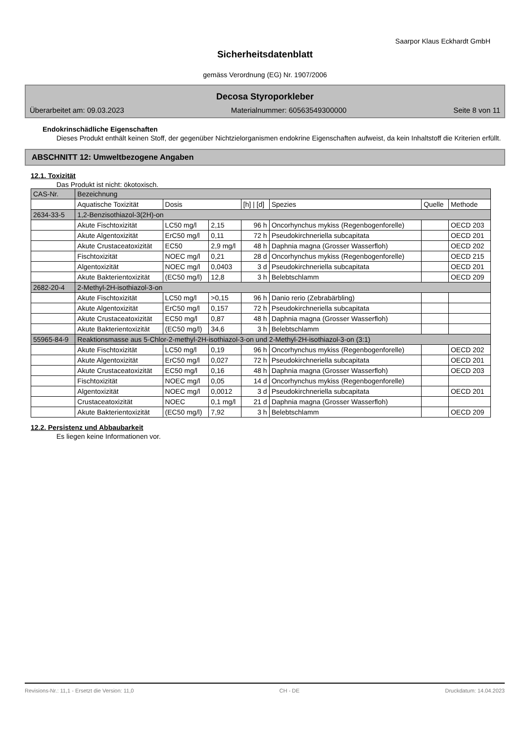Saarpor Klaus Eckhardt GmbH
Sicherheitsdatenblatt
gemäss Verordnung (EG) Nr. 1907/2006
Decosa Styroporkleber
Überarbeitet am: 09.03.2023 Materialnummer: 60563549300000 Seite 8 von 11
Endokrinschädliche Eigenschaften
Dieses Produkt enthält keinen Stoff, der gegenüber Nichtzielorganismen endokrine Eigenschaften aufweist, da kein Inhaltstoff die Kriterien erfüllt.
ABSCHNITT 12: Umweltbezogene Angaben
12.1. Toxizität
Das Produkt ist nicht: ökotoxisch.
| CAS-Nr. | Bezeichnung | | | | | | |
| --- | --- | --- | --- | --- | --- | --- | --- |
| | Aquatische Toxizität | Dosis | | [h] / [d] | Spezies | Quelle | Methode |
| 2634-33-5 | 1,2-Benzisothiazol-3(2H)-on | | | | | | |
| | Akute Fischtoxizität | LC50 mg/l | 2,15 | 96 h | Oncorhynchus mykiss (Regenbogenforelle) | | OECD 203 |
| | Akute Algentoxizität | ErC50 mg/l | 0,11 | 72 h | Pseudokirchneriella subcapitata | | OECD 201 |
| | Akute Crustaceatoxizität | EC50 | 2,9 mg/l | 48 h | Daphnia magna (Grosser Wasserfloh) | | OECD 202 |
| | Fischtoxizität | NOEC mg/l | 0,21 | 28 d | Oncorhynchus mykiss (Regenbogenforelle) | | OECD 215 |
| | Algentoxizität | NOEC mg/l | 0,0403 | 3 d | Pseudokirchneriella subcapitata | | OECD 201 |
| | Akute Bakterientoxizität | (EC50 mg/l) | 12,8 | 3 h | Belebtschlamm | | OECD 209 |
| 2682-20-4 | 2-Methyl-2H-isothiazol-3-on | | | | | | |
| | Akute Fischtoxizität | LC50 mg/l | >0,15 | 96 h | Danio rerio (Zebrabärbling) | | |
| | Akute Algentoxizität | ErC50 mg/l | 0,157 | 72 h | Pseudokirchneriella subcapitata | | |
| | Akute Crustaceatoxizität | EC50 mg/l | 0,87 | 48 h | Daphnia magna (Grosser Wasserfloh) | | |
| | Akute Bakterientoxizität | (EC50 mg/l) | 34,6 | 3 h | Belebtschlamm | | |
| 55965-84-9 | Reaktionsmasse aus 5-Chlor-2-methyl-2H-isothiazol-3-on und 2-Methyl-2H-isothiazol-3-on (3:1) | | | | | | |
| | Akute Fischtoxizität | LC50 mg/l | 0,19 | 96 h | Oncorhynchus mykiss (Regenbogenforelle) | | OECD 202 |
| | Akute Algentoxizität | ErC50 mg/l | 0,027 | 72 h | Pseudokirchneriella subcapitata | | OECD 201 |
| | Akute Crustaceatoxizität | EC50 mg/l | 0,16 | 48 h | Daphnia magna (Grosser Wasserfloh) | | OECD 203 |
| | Fischtoxizität | NOEC mg/l | 0,05 | 14 d | Oncorhynchus mykiss (Regenbogenforelle) | | |
| | Algentoxizität | NOEC mg/l | 0,0012 | 3 d | Pseudokirchneriella subcapitata | | OECD 201 |
| | Crustaceatoxizität | NOEC | 0,1 mg/l | 21 d | Daphnia magna (Grosser Wasserfloh) | | |
| | Akute Bakterientoxizität | (EC50 mg/l) | 7,92 | 3 h | Belebtschlamm | | OECD 209 |
12.2. Persistenz und Abbaubarkeit
Es liegen keine Informationen vor.
Revisions-Nr.: 11,1 - Ersetzt die Version: 11,0 CH - DE Druckdatum: 14.04.2023